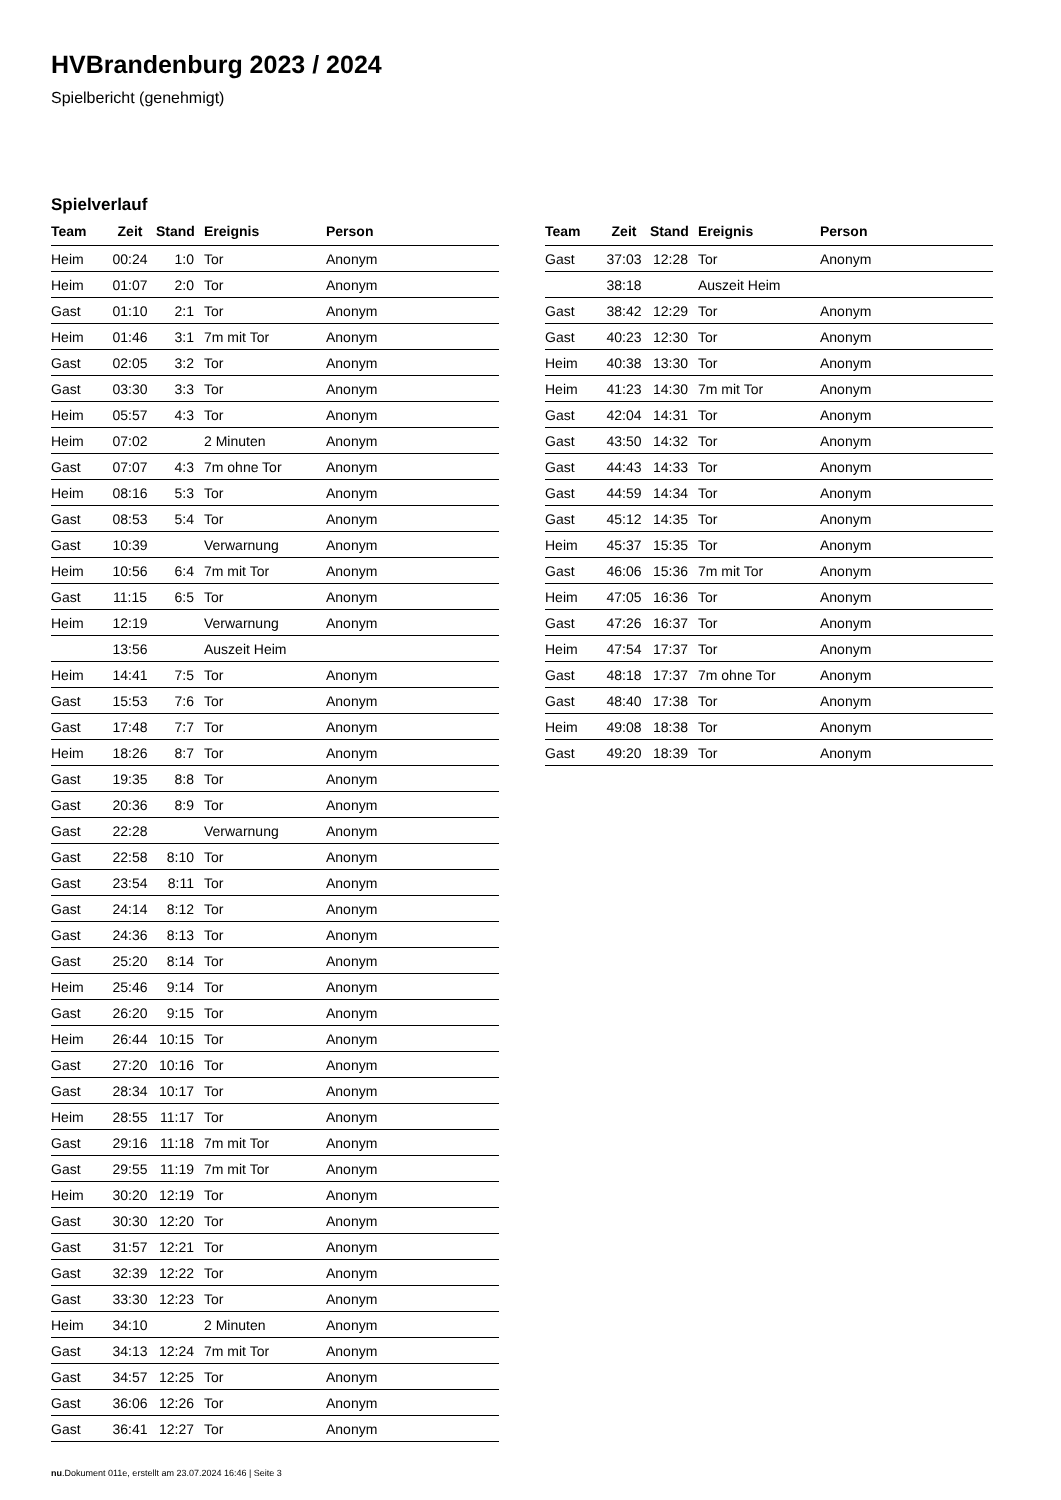HVBrandenburg 2023 / 2024
Spielbericht (genehmigt)
Spielverlauf
| Team | Zeit | Stand | Ereignis | Person |
| --- | --- | --- | --- | --- |
| Heim | 00:24 | 1:0 | Tor | Anonym |
| Heim | 01:07 | 2:0 | Tor | Anonym |
| Gast | 01:10 | 2:1 | Tor | Anonym |
| Heim | 01:46 | 3:1 | 7m mit Tor | Anonym |
| Gast | 02:05 | 3:2 | Tor | Anonym |
| Gast | 03:30 | 3:3 | Tor | Anonym |
| Heim | 05:57 | 4:3 | Tor | Anonym |
| Heim | 07:02 | | 2 Minuten | Anonym |
| Gast | 07:07 | 4:3 | 7m ohne Tor | Anonym |
| Heim | 08:16 | 5:3 | Tor | Anonym |
| Gast | 08:53 | 5:4 | Tor | Anonym |
| Gast | 10:39 | | Verwarnung | Anonym |
| Heim | 10:56 | 6:4 | 7m mit Tor | Anonym |
| Gast | 11:15 | 6:5 | Tor | Anonym |
| Heim | 12:19 | | Verwarnung | Anonym |
| | 13:56 | | Auszeit Heim | |
| Heim | 14:41 | 7:5 | Tor | Anonym |
| Gast | 15:53 | 7:6 | Tor | Anonym |
| Gast | 17:48 | 7:7 | Tor | Anonym |
| Heim | 18:26 | 8:7 | Tor | Anonym |
| Gast | 19:35 | 8:8 | Tor | Anonym |
| Gast | 20:36 | 8:9 | Tor | Anonym |
| Gast | 22:28 | | Verwarnung | Anonym |
| Gast | 22:58 | 8:10 | Tor | Anonym |
| Gast | 23:54 | 8:11 | Tor | Anonym |
| Gast | 24:14 | 8:12 | Tor | Anonym |
| Gast | 24:36 | 8:13 | Tor | Anonym |
| Gast | 25:20 | 8:14 | Tor | Anonym |
| Heim | 25:46 | 9:14 | Tor | Anonym |
| Gast | 26:20 | 9:15 | Tor | Anonym |
| Heim | 26:44 | 10:15 | Tor | Anonym |
| Gast | 27:20 | 10:16 | Tor | Anonym |
| Gast | 28:34 | 10:17 | Tor | Anonym |
| Heim | 28:55 | 11:17 | Tor | Anonym |
| Gast | 29:16 | 11:18 | 7m mit Tor | Anonym |
| Gast | 29:55 | 11:19 | 7m mit Tor | Anonym |
| Heim | 30:20 | 12:19 | Tor | Anonym |
| Gast | 30:30 | 12:20 | Tor | Anonym |
| Gast | 31:57 | 12:21 | Tor | Anonym |
| Gast | 32:39 | 12:22 | Tor | Anonym |
| Gast | 33:30 | 12:23 | Tor | Anonym |
| Heim | 34:10 | | 2 Minuten | Anonym |
| Gast | 34:13 | 12:24 | 7m mit Tor | Anonym |
| Gast | 34:57 | 12:25 | Tor | Anonym |
| Gast | 36:06 | 12:26 | Tor | Anonym |
| Gast | 36:41 | 12:27 | Tor | Anonym |
| Team | Zeit | Stand | Ereignis | Person |
| --- | --- | --- | --- | --- |
| Gast | 37:03 | 12:28 | Tor | Anonym |
| | 38:18 | | Auszeit Heim | |
| Gast | 38:42 | 12:29 | Tor | Anonym |
| Gast | 40:23 | 12:30 | Tor | Anonym |
| Heim | 40:38 | 13:30 | Tor | Anonym |
| Heim | 41:23 | 14:30 | 7m mit Tor | Anonym |
| Gast | 42:04 | 14:31 | Tor | Anonym |
| Gast | 43:50 | 14:32 | Tor | Anonym |
| Gast | 44:43 | 14:33 | Tor | Anonym |
| Gast | 44:59 | 14:34 | Tor | Anonym |
| Gast | 45:12 | 14:35 | Tor | Anonym |
| Heim | 45:37 | 15:35 | Tor | Anonym |
| Gast | 46:06 | 15:36 | 7m mit Tor | Anonym |
| Heim | 47:05 | 16:36 | Tor | Anonym |
| Gast | 47:26 | 16:37 | Tor | Anonym |
| Heim | 47:54 | 17:37 | Tor | Anonym |
| Gast | 48:18 | 17:37 | 7m ohne Tor | Anonym |
| Gast | 48:40 | 17:38 | Tor | Anonym |
| Heim | 49:08 | 18:38 | Tor | Anonym |
| Gast | 49:20 | 18:39 | Tor | Anonym |
nu.Dokument 011e, erstellt am 23.07.2024 16:46 | Seite 3